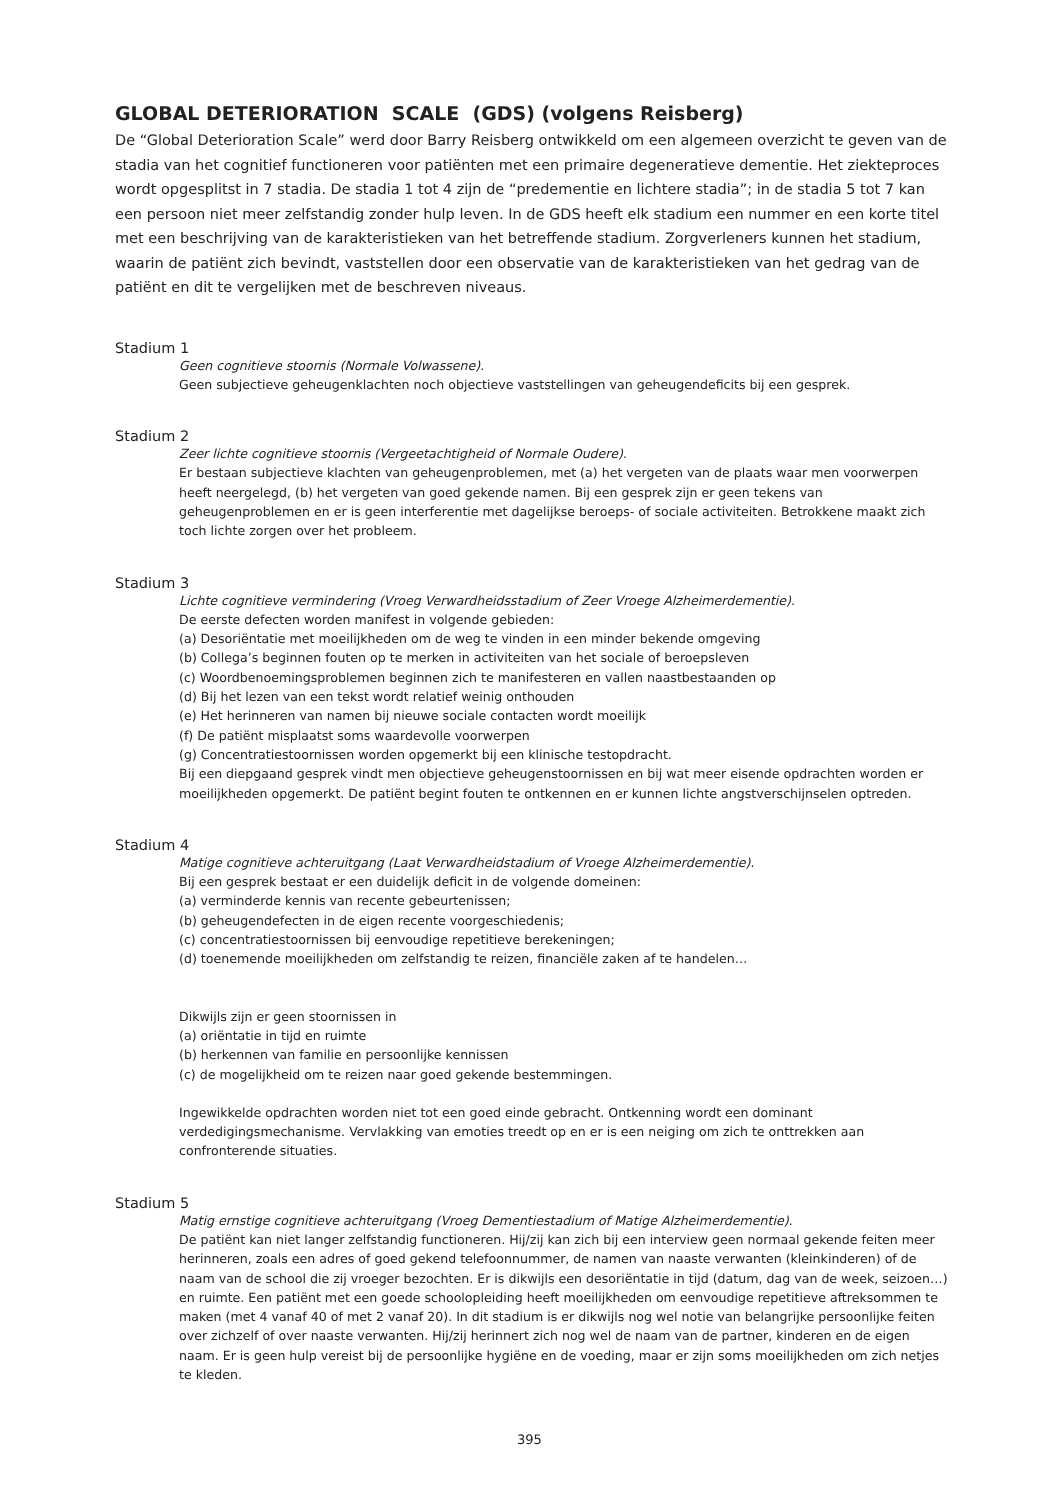GLOBAL DETERIORATION SCALE (GDS) (volgens Reisberg)
De “Global Deterioration Scale” werd door Barry Reisberg ontwikkeld om een algemeen overzicht te geven van de stadia van het cognitief functioneren voor patiënten met een primaire degeneratieve dementie. Het ziekteproces wordt opgesplitst in 7 stadia. De stadia 1 tot 4 zijn de “predementie en lichtere stadia”; in de stadia 5 tot 7 kan een persoon niet meer zelfstandig zonder hulp leven. In de GDS heeft elk stadium een nummer en een korte titel met een beschrijving van de karakteristieken van het betreffende stadium. Zorgverleners kunnen het stadium, waarin de patiënt zich bevindt, vaststellen door een observatie van de karakteristieken van het gedrag van de patiënt en dit te vergelijken met de beschreven niveaus.
Stadium 1
Geen cognitieve stoornis (Normale Volwassene).
Geen subjectieve geheugenklachten noch objectieve vaststellingen van geheugendeficits bij een gesprek.
Stadium 2
Zeer lichte cognitieve stoornis (Vergeetachtigheid of Normale Oudere).
Er bestaan subjectieve klachten van geheugenproblemen, met (a) het vergeten van de plaats waar men voorwerpen heeft neergelegd, (b) het vergeten van goed gekende namen. Bij een gesprek zijn er geen tekens van geheugenproblemen en er is geen interferentie met dagelijkse beroeps- of sociale activiteiten. Betrokkene maakt zich toch lichte zorgen over het probleem.
Stadium 3
Lichte cognitieve vermindering (Vroeg Verwardheidsstadium of Zeer Vroege Alzheimerdementie).
De eerste defecten worden manifest in volgende gebieden:
(a) Desoriëntatie met moeilijkheden om de weg te vinden in een minder bekende omgeving
(b) Collega’s beginnen fouten op te merken in activiteiten van het sociale of beroepsleven
(c) Woordbenoemingsproblemen beginnen zich te manifesteren en vallen naastbestaanden op
(d) Bij het lezen van een tekst wordt relatief weinig onthouden
(e) Het herinneren van namen bij nieuwe sociale contacten wordt moeilijk
(f) De patiënt misplaatst soms waardevolle voorwerpen
(g) Concentratiestoornissen worden opgemerkt bij een klinische testopdracht.
Bij een diepgaand gesprek vindt men objectieve geheugenstoornissen en bij wat meer eisende opdrachten worden er moeilijkheden opgemerkt. De patiënt begint fouten te ontkennen en er kunnen lichte angstverschijnselen optreden.
Stadium 4
Matige cognitieve achteruitgang (Laat Verwardheidstadium of Vroege Alzheimerdementie).
Bij een gesprek bestaat er een duidelijk deficit in de volgende domeinen:
(a) verminderde kennis van recente gebeurtenissen;
(b) geheugendefecten in de eigen recente voorgeschiedenis;
(c) concentratiestoornissen bij eenvoudige repetitieve berekeningen;
(d) toenemende moeilijkheden om zelfstandig te reizen, financiële zaken af te handelen…
Dikwijls zijn er geen stoornissen in
(a) oriëntatie in tijd en ruimte
(b) herkennen van familie en persoonlijke kennissen
(c) de mogelijkheid om te reizen naar goed gekende bestemmingen.
Ingewikkelde opdrachten worden niet tot een goed einde gebracht. Ontkenning wordt een dominant verdedigingsmechanisme. Vervlakking van emoties treedt op en er is een neiging om zich te onttrekken aan confronterende situaties.
Stadium 5
Matig ernstige cognitieve achteruitgang (Vroeg Dementiestadium of Matige Alzheimerdementie).
De patiënt kan niet langer zelfstandig functioneren. Hij/zij kan zich bij een interview geen normaal gekende feiten meer herinneren, zoals een adres of goed gekend telefoonnummer, de namen van naaste verwanten (kleinkinderen) of de naam van de school die zij vroeger bezochten. Er is dikwijls een desoriëntatie in tijd (datum, dag van de week, seizoen…) en ruimte. Een patiënt met een goede schoolopleiding heeft moeilijkheden om eenvoudige repetitieve aftreksommen te maken (met 4 vanaf 40 of met 2 vanaf 20). In dit stadium is er dikwijls nog wel notie van belangrijke persoonlijke feiten over zichzelf of over naaste verwanten. Hij/zij herinnert zich nog wel de naam van de partner, kinderen en de eigen naam. Er is geen hulp vereist bij de persoonlijke hygiëne en de voeding, maar er zijn soms moeilijkheden om zich netjes te kleden.
395